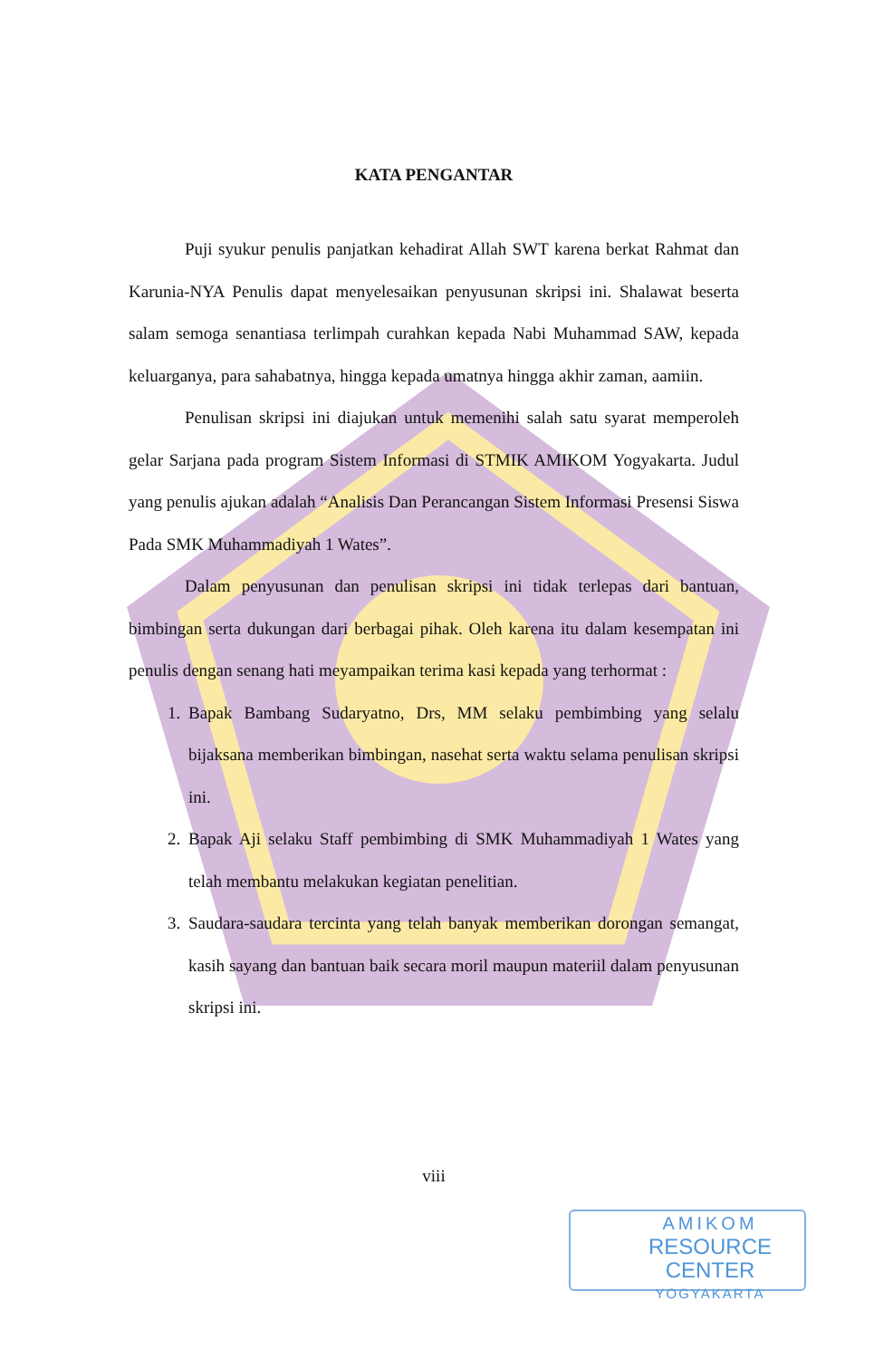KATA PENGANTAR
Puji syukur penulis panjatkan kehadirat Allah SWT karena berkat Rahmat dan Karunia-NYA Penulis dapat menyelesaikan penyusunan skripsi ini. Shalawat beserta salam semoga senantiasa terlimpah curahkan kepada Nabi Muhammad SAW, kepada keluarganya, para sahabatnya, hingga kepada umatnya hingga akhir zaman, aamiin.
Penulisan skripsi ini diajukan untuk memenihi salah satu syarat memperoleh gelar Sarjana pada program Sistem Informasi di STMIK AMIKOM Yogyakarta. Judul yang penulis ajukan adalah “Analisis Dan Perancangan Sistem Informasi Presensi Siswa Pada SMK Muhammadiyah 1 Wates”.
Dalam penyusunan dan penulisan skripsi ini tidak terlepas dari bantuan, bimbingan serta dukungan dari berbagai pihak. Oleh karena itu dalam kesempatan ini penulis dengan senang hati meyampaikan terima kasi kepada yang terhormat :
1. Bapak Bambang Sudaryatno, Drs, MM selaku pembimbing yang selalu bijaksana memberikan bimbingan, nasehat serta waktu selama penulisan skripsi ini.
2. Bapak Aji selaku Staff pembimbing di SMK Muhammadiyah 1 Wates yang telah membantu melakukan kegiatan penelitian.
3. Saudara-saudara tercinta yang telah banyak memberikan dorongan semangat, kasih sayang dan bantuan baik secara moril maupun materiil dalam penyusunan skripsi ini.
viii
AMIKOM
RESOURCE CENTER
YOGYAKARTA